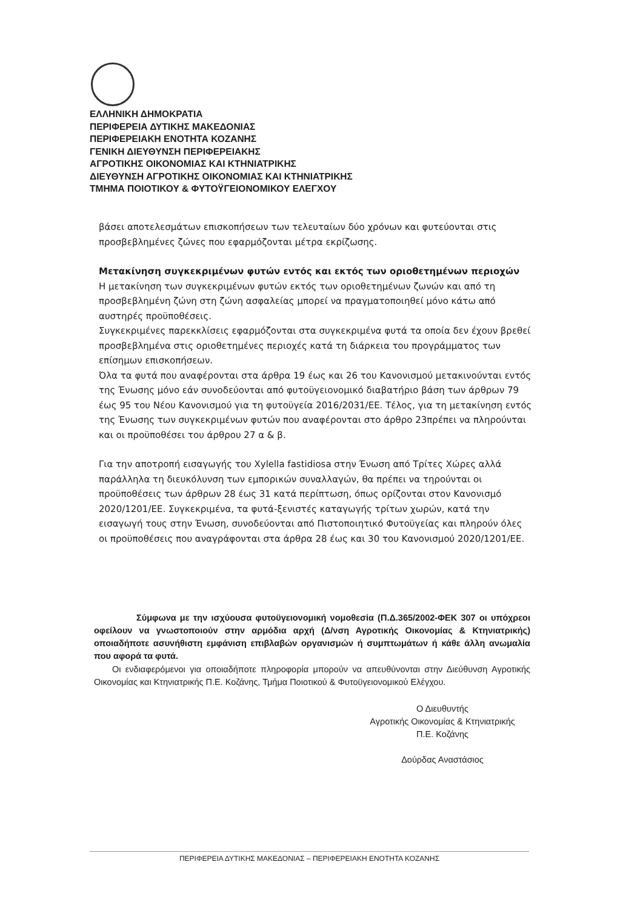ΕΛΛΗΝΙΚΗ ΔΗΜΟΚΡΑΤΙΑ
ΠΕΡΙΦΕΡΕΙΑ ΔΥΤΙΚΗΣ ΜΑΚΕΔΟΝΙΑΣ
ΠΕΡΙΦΕΡΕΙΑΚΗ ΕΝΟΤΗΤΑ ΚΟΖΑΝΗΣ
ΓΕΝΙΚΗ ΔΙΕΥΘΥΝΣΗ ΠΕΡΙΦΕΡΕΙΑΚΗΣ
ΑΓΡΟΤΙΚΗΣ ΟΙΚΟΝΟΜΙΑΣ ΚΑΙ ΚΤΗΝΙΑΤΡΙΚΗΣ
ΔΙΕΥΘΥΝΣΗ ΑΓΡΟΤΙΚΗΣ ΟΙΚΟΝΟΜΙΑΣ ΚΑΙ ΚΤΗΝΙΑΤΡΙΚΗΣ
ΤΜΗΜΑ ΠΟΙΟΤΙΚΟΥ & ΦΥΤΟΫΓΕΙΟΝΟΜΙΚΟΥ ΕΛΕΓΧΟΥ
βάσει αποτελεσμάτων επισκοπήσεων των τελευταίων δύο χρόνων και φυτεύονται στις προσβεβλημένες ζώνες που εφαρμόζονται μέτρα εκρίζωσης.
Μετακίνηση συγκεκριμένων φυτών εντός και εκτός των οριοθετημένων περιοχών
Η μετακίνηση των συγκεκριμένων φυτών εκτός των οριοθετημένων ζωνών και από τη προσβεβλημένη ζώνη στη ζώνη ασφαλείας μπορεί να πραγματοποιηθεί μόνο κάτω από αυστηρές προϋποθέσεις.
Συγκεκριμένες παρεκκλίσεις εφαρμόζονται στα συγκεκριμένα φυτά τα οποία δεν έχουν βρεθεί προσβεβλημένα στις οριοθετημένες περιοχές κατά τη διάρκεια του προγράμματος των επίσημων επισκοπήσεων.
Όλα τα φυτά που αναφέρονται στα άρθρα 19 έως και 26 του Κανονισμού μετακινούνται εντός της Ένωσης μόνο εάν συνοδεύονται από φυτοϋγειονομικό διαβατήριο βάση των άρθρων 79 έως 95 του Νέου Κανονισμού για τη φυτοϋγεία 2016/2031/ΕΕ. Τέλος, για τη μετακίνηση εντός της Ένωσης των συγκεκριμένων φυτών που αναφέρονται στο άρθρο 23πρέπει να πληρούνται και οι προϋποθέσει του άρθρου 27 α & β.
Για την αποτροπή εισαγωγής του Xylella fastidiosa στην Ένωση από Τρίτες Χώρες αλλά παράλληλα τη διευκόλυνση των εμπορικών συναλλαγών, θα πρέπει να τηρούνται οι προϋποθέσεις των άρθρων 28 έως 31 κατά περίπτωση, όπως ορίζονται στον Κανονισμό 2020/1201/ΕΕ. Συγκεκριμένα, τα φυτά-ξενιστές καταγωγής τρίτων χωρών, κατά την εισαγωγή τους στην Ένωση, συνοδεύονται από Πιστοποιητικό Φυτοϋγείας και πληρούν όλες οι προϋποθέσεις που αναγράφονται στα άρθρα 28 έως και 30 του Κανονισμού 2020/1201/ΕΕ.
Σύμφωνα με την ισχύουσα φυτοϋγειονομική νομοθεσία (Π.Δ.365/2002-ΦΕΚ 307 οι υπόχρεοι οφείλουν να γνωστοποιούν στην αρμόδια αρχή (Δ/νση Αγροτικής Οικονομίας & Κτηνιατρικής) οποιαδήποτε ασυνήθιστη εμφάνιση επιβλαβών οργανισμών ή συμπτωμάτων ή κάθε άλλη ανωμαλία που αφορά τα φυτά.
Οι ενδιαφερόμενοι για οποιαδήποτε πληροφορία μπορούν να απευθύνονται στην Διεύθυνση Αγροτικής Οικονομίας και Κτηνιατρικής Π.Ε. Κοζάνης, Τμήμα Ποιοτικού & Φυτοϋγειονομικού Ελέγχου.
Ο Διευθυντής
Αγροτικής Οικονομίας & Κτηνιατρικής
Π.Ε. Κοζάνης
Δούρδας Αναστάσιος
ΠΕΡΙΦΕΡΕΙΑ ΔΥΤΙΚΗΣ ΜΑΚΕΔΟΝΙΑΣ – ΠΕΡΙΦΕΡΕΙΑΚΗ ΕΝΟΤΗΤΑ ΚΟΖΑΝΗΣ